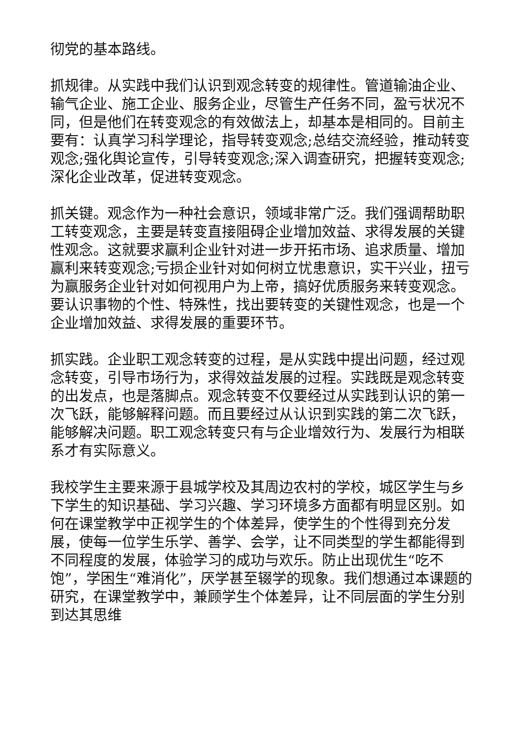彻党的基本路线。
抓规律。从实践中我们认识到观念转变的规律性。管道输油企业、输气企业、施工企业、服务企业，尽管生产任务不同，盈亏状况不同，但是他们在转变观念的有效做法上，却基本是相同的。目前主要有：认真学习科学理论，指导转变观念;总结交流经验，推动转变观念;强化舆论宣传，引导转变观念;深入调查研究，把握转变观念;深化企业改革，促进转变观念。
抓关键。观念作为一种社会意识，领域非常广泛。我们强调帮助职工转变观念，主要是转变直接阻碍企业增加效益、求得发展的关键性观念。这就要求赢利企业针对进一步开拓市场、追求质量、增加赢利来转变观念;亏损企业针对如何树立忧患意识，实干兴业，扭亏为赢服务企业针对如何视用户为上帝，搞好优质服务来转变观念。要认识事物的个性、特殊性，找出要转变的关键性观念，也是一个企业增加效益、求得发展的重要环节。
抓实践。企业职工观念转变的过程，是从实践中提出问题，经过观念转变，引导市场行为，求得效益发展的过程。实践既是观念转变的出发点，也是落脚点。观念转变不仅要经过从实践到认识的第一次飞跃，能够解释问题。而且要经过从认识到实践的第二次飞跃，能够解决问题。职工观念转变只有与企业增效行为、发展行为相联系才有实际意义。
我校学生主要来源于县城学校及其周边农村的学校，城区学生与乡下学生的知识基础、学习兴趣、学习环境多方面都有明显区别。如何在课堂教学中正视学生的个体差异，使学生的个性得到充分发展，使每一位学生乐学、善学、会学，让不同类型的学生都能得到不同程度的发展，体验学习的成功与欢乐。防止出现优生“吃不饱”，学困生“难消化”，厌学甚至辍学的现象。我们想通过本课题的研究，在课堂教学中，兼顾学生个体差异，让不同层面的学生分别到达其思维